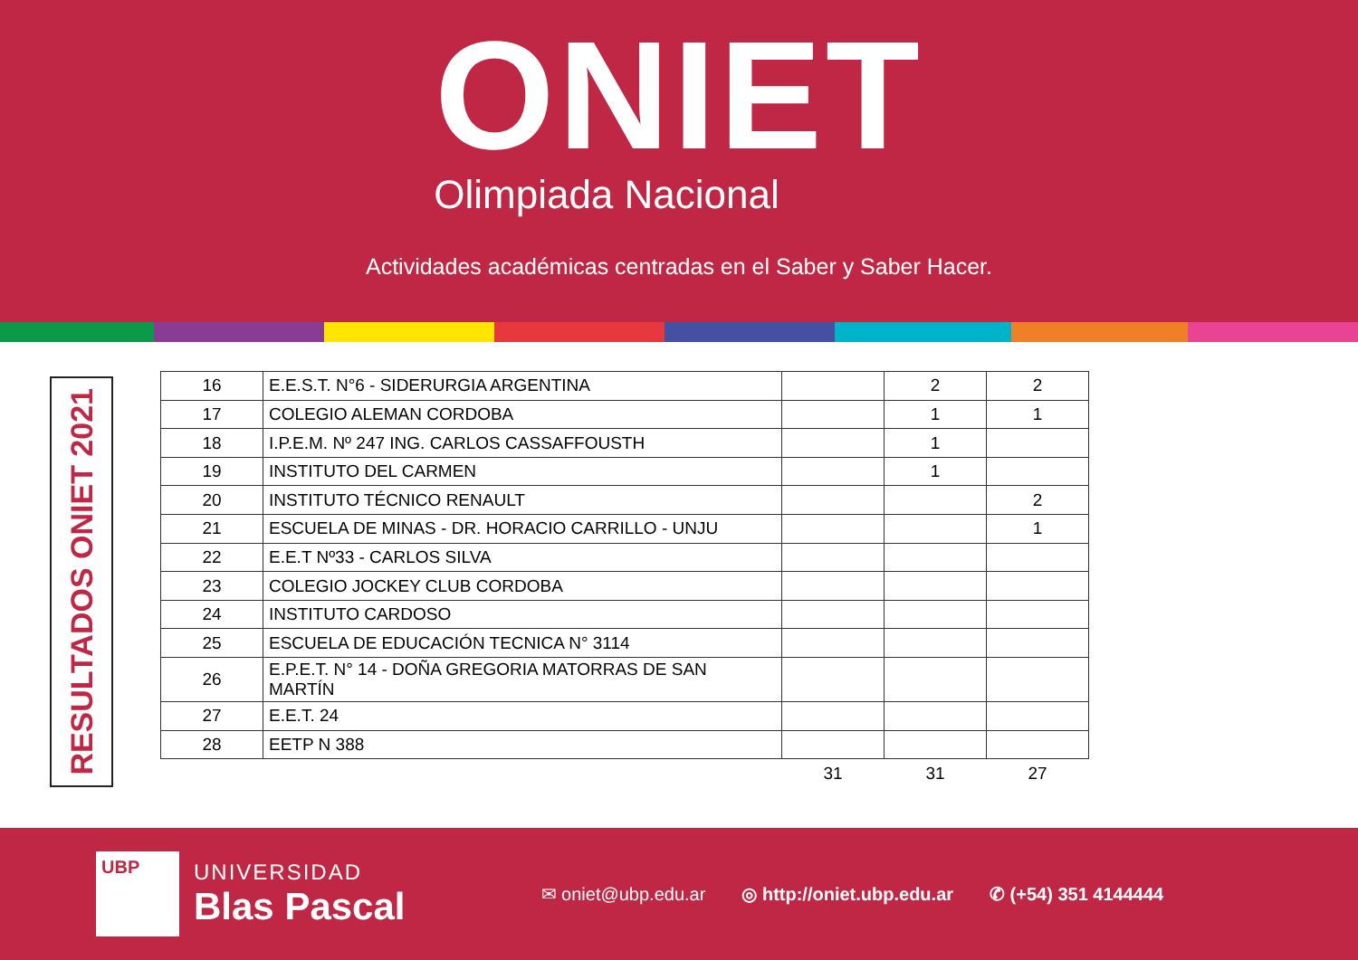ONIET
Olimpiada Nacional
Actividades académicas centradas en el Saber y Saber Hacer.
RESULTADOS ONIET 2021
| 16 | E.E.S.T. N°6 - SIDERURGIA ARGENTINA | | 2 | 2 |
| 17 | COLEGIO ALEMAN CORDOBA | | 1 | 1 |
| 18 | I.P.E.M. Nº 247 ING. CARLOS CASSAFFOUSTH | | 1 | |
| 19 | INSTITUTO DEL CARMEN | | 1 | |
| 20 | INSTITUTO TÉCNICO RENAULT | | | 2 |
| 21 | ESCUELA DE MINAS - DR. HORACIO CARRILLO - UNJU | | | 1 |
| 22 | E.E.T Nº33 - CARLOS SILVA | | | |
| 23 | COLEGIO JOCKEY CLUB CORDOBA | | | |
| 24 | INSTITUTO CARDOSO | | | |
| 25 | ESCUELA DE EDUCACIÓN TECNICA N° 3114 | | | |
| 26 | E.P.E.T. N° 14 - DOÑA GREGORIA MATORRAS DE SAN MARTÍN | | | |
| 27 | E.E.T. 24 | | | |
| 28 | EETP N 388 | | | |
| | | 31 | 31 | 27 |
UBP
UNIVERSIDAD
Blas Pascal
✉ oniet@ubp.edu.ar ◎ http://oniet.ubp.edu.ar ✆ (+54) 351 4144444